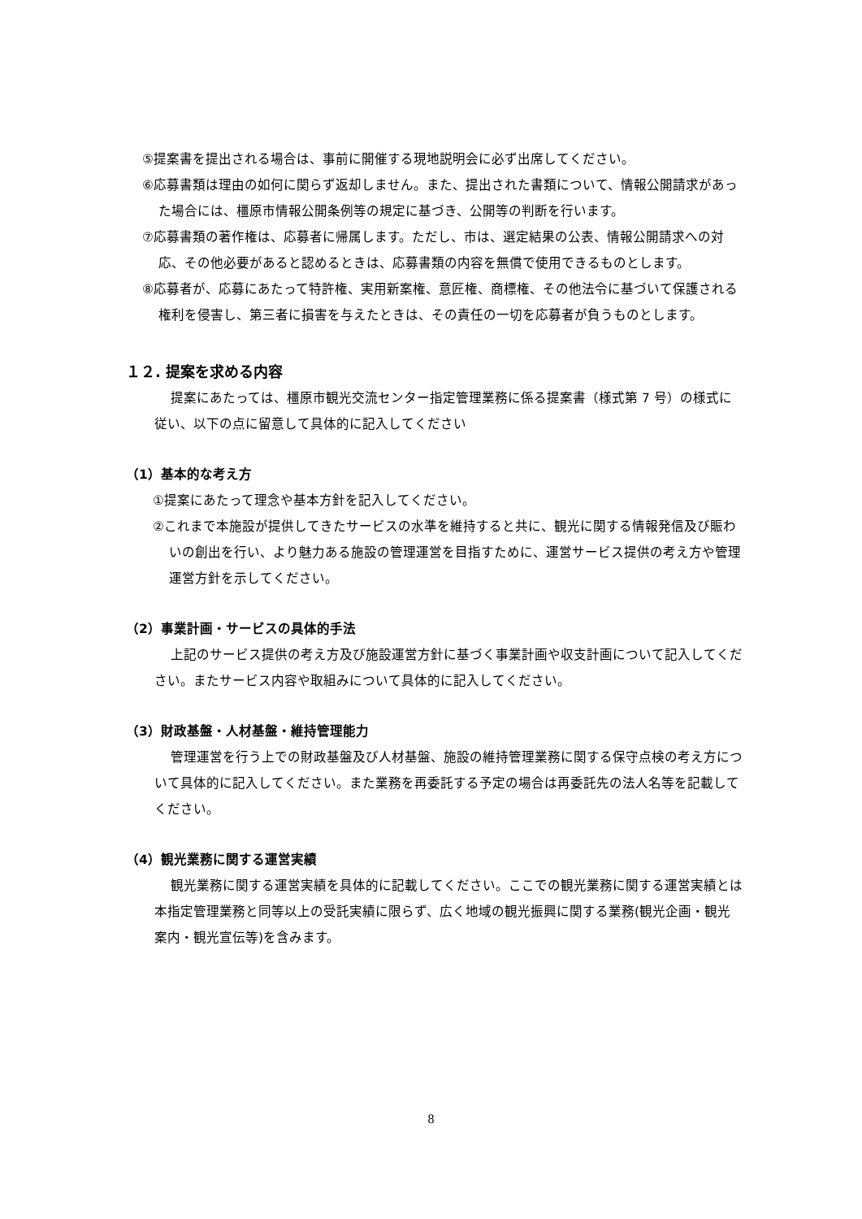⑤提案書を提出される場合は、事前に開催する現地説明会に必ず出席してください。
⑥応募書類は理由の如何に関らず返却しません。また、提出された書類について、情報公開請求があった場合には、橿原市情報公開条例等の規定に基づき、公開等の判断を行います。
⑦応募書類の著作権は、応募者に帰属します。ただし、市は、選定結果の公表、情報公開請求への対応、その他必要があると認めるときは、応募書類の内容を無償で使用できるものとします。
⑧応募者が、応募にあたって特許権、実用新案権、意匠権、商標権、その他法令に基づいて保護される権利を侵害し、第三者に損害を与えたときは、その責任の一切を応募者が負うものとします。
１２. 提案を求める内容
提案にあたっては、橿原市観光交流センター指定管理業務に係る提案書（様式第 7 号）の様式に従い、以下の点に留意して具体的に記入してください
（1）基本的な考え方
①提案にあたって理念や基本方針を記入してください。
②これまで本施設が提供してきたサービスの水準を維持すると共に、観光に関する情報発信及び賑わいの創出を行い、より魅力ある施設の管理運営を目指すために、運営サービス提供の考え方や管理運営方針を示してください。
（2）事業計画・サービスの具体的手法
上記のサービス提供の考え方及び施設運営方針に基づく事業計画や収支計画について記入してください。またサービス内容や取組みについて具体的に記入してください。
（3）財政基盤・人材基盤・維持管理能力
管理運営を行う上での財政基盤及び人材基盤、施設の維持管理業務に関する保守点検の考え方について具体的に記入してください。また業務を再委託する予定の場合は再委託先の法人名等を記載してください。
（4）観光業務に関する運営実績
観光業務に関する運営実績を具体的に記載してください。ここでの観光業務に関する運営実績とは本指定管理業務と同等以上の受託実績に限らず、広く地域の観光振興に関する業務(観光企画・観光案内・観光宣伝等)を含みます。
8